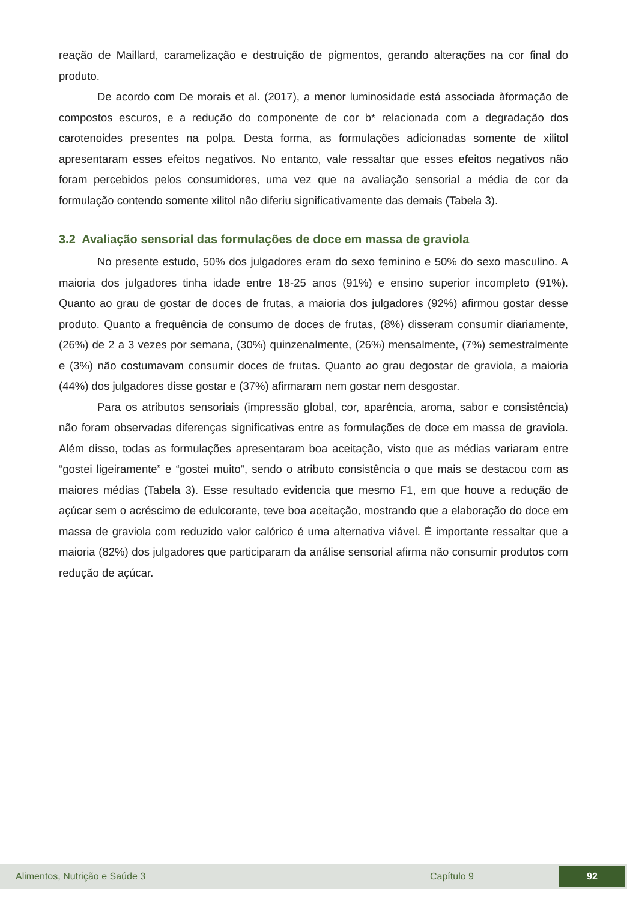reação de Maillard, caramelização e destruição de pigmentos, gerando alterações na cor final do produto.
De acordo com De morais et al. (2017), a menor luminosidade está associada àformação de compostos escuros, e a redução do componente de cor b* relacionada com a degradação dos carotenoides presentes na polpa. Desta forma, as formulações adicionadas somente de xilitol apresentaram esses efeitos negativos. No entanto, vale ressaltar que esses efeitos negativos não foram percebidos pelos consumidores, uma vez que na avaliação sensorial a média de cor da formulação contendo somente xilitol não diferiu significativamente das demais (Tabela 3).
3.2 Avaliação sensorial das formulações de doce em massa de graviola
No presente estudo, 50% dos julgadores eram do sexo feminino e 50% do sexo masculino. A maioria dos julgadores tinha idade entre 18-25 anos (91%) e ensino superior incompleto (91%). Quanto ao grau de gostar de doces de frutas, a maioria dos julgadores (92%) afirmou gostar desse produto. Quanto a frequência de consumo de doces de frutas, (8%) disseram consumir diariamente, (26%) de 2 a 3 vezes por semana, (30%) quinzenalmente, (26%) mensalmente, (7%) semestralmente e (3%) não costumavam consumir doces de frutas. Quanto ao grau degostar de graviola, a maioria (44%) dos julgadores disse gostar e (37%) afirmaram nem gostar nem desgostar.
Para os atributos sensoriais (impressão global, cor, aparência, aroma, sabor e consistência) não foram observadas diferenças significativas entre as formulações de doce em massa de graviola. Além disso, todas as formulações apresentaram boa aceitação, visto que as médias variaram entre “gostei ligeiramente” e “gostei muito”, sendo o atributo consistência o que mais se destacou com as maiores médias (Tabela 3). Esse resultado evidencia que mesmo F1, em que houve a redução de açúcar sem o acréscimo de edulcorante, teve boa aceitação, mostrando que a elaboração do doce em massa de graviola com reduzido valor calórico é uma alternativa viável. É importante ressaltar que a maioria (82%) dos julgadores que participaram da análise sensorial afirma não consumir produtos com redução de açúcar.
Alimentos, Nutrição e Saúde 3 Capítulo 9 92